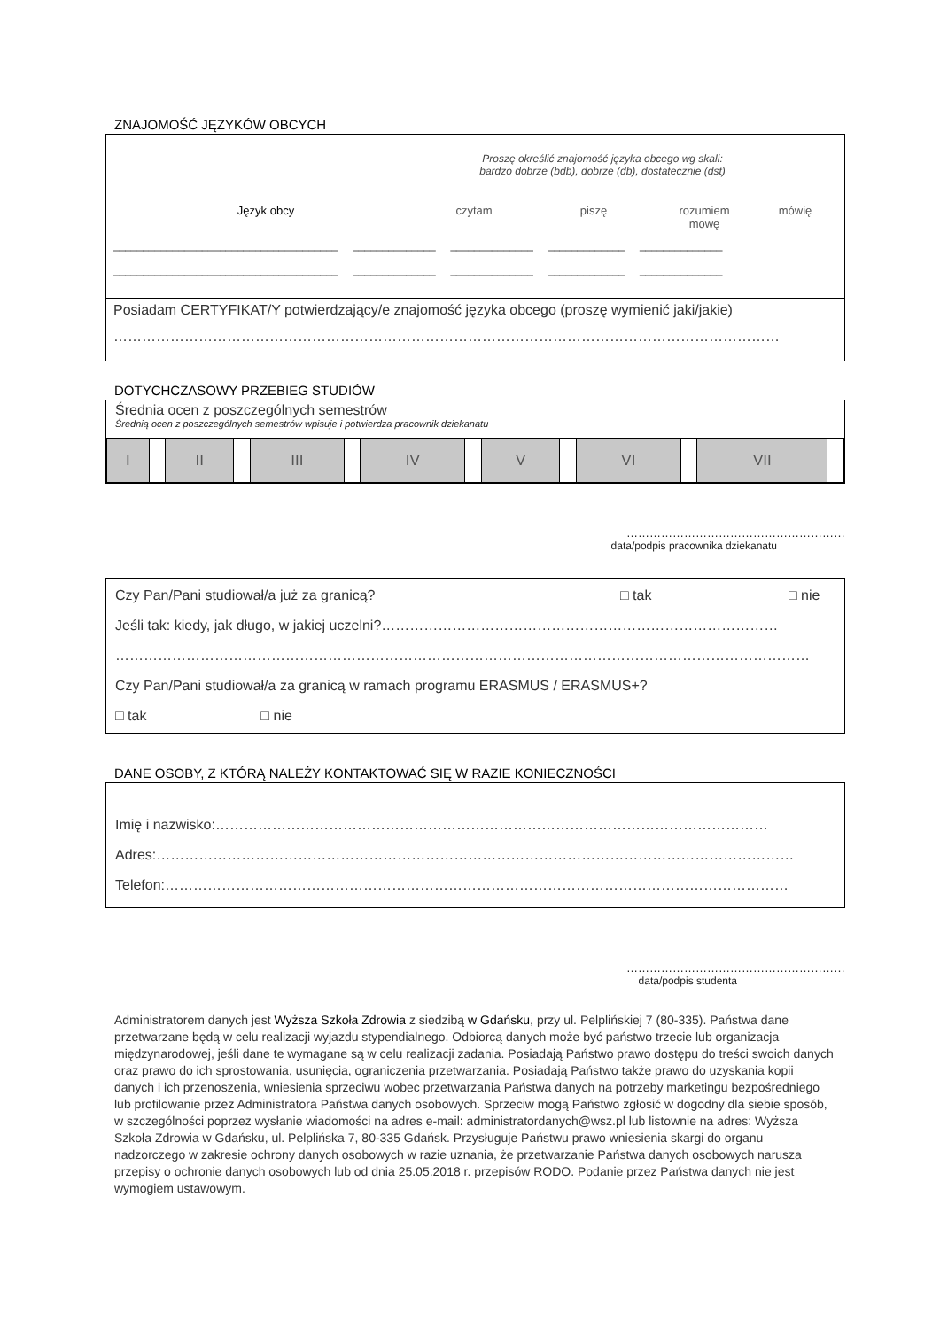ZNAJOMOŚĆ JĘZYKÓW OBCYCH
Proszę określić znajomość języka obcego wg skali:
bardzo dobrze (bdb), dobrze (db), dostatecznie (dst)
Język obcy czytam piszę rozumiem mowę mówię
______________________________________ ______________ ______________ _____________ ______________
______________________________________ ______________ ______________ _____________ ______________
Posiadam CERTYFIKAT/Y potwierdzający/e znajomość języka obcego (proszę wymienić jaki/jakie)
……………………………………………………………………………………………………………………………
DOTYCHCZASOWY PRZEBIEG STUDIÓW
Średnia ocen z poszczególnych semestrów
Średnią ocen z poszczególnych semestrów wpisuje i potwierdza pracownik dziekanatu
| I | | II | | III | | IV | | V | | VI | | VII | |
…………………………………………………
data/podpis pracownika dziekanatu
Czy Pan/Pani studiował/a już za granicą? □ tak □ nie
Jeśli tak: kiedy, jak długo, w jakiej uczelni?…………………………………………………………………………
…………………………………………………………………………………………………………………………………
Czy Pan/Pani studiował/a za granicą w ramach programu ERASMUS / ERASMUS+?
□ tak □ nie
DANE OSOBY, Z KTÓRĄ NALEŻY KONTAKTOWAĆ SIĘ W RAZIE KONIECZNOŚCI
Imię i nazwisko:………………………………………………………………………………………………………
Adres:………………………………………………………………………………………………………………………
Telefon:……………………………………………………………………………………………………………………
…………………………………………………
data/podpis studenta
Administratorem danych jest Wyższa Szkoła Zdrowia z siedzibą w Gdańsku, przy ul. Pelplińskiej 7 (80-335). Państwa dane przetwarzane będą w celu realizacji wyjazdu stypendialnego. Odbiorcą danych może być państwo trzecie lub organizacja międzynarodowej, jeśli dane te wymagane są w celu realizacji zadania. Posiadają Państwo prawo dostępu do treści swoich danych oraz prawo do ich sprostowania, usunięcia, ograniczenia przetwarzania. Posiadają Państwo także prawo do uzyskania kopii danych i ich przenoszenia, wniesienia sprzeciwu wobec przetwarzania Państwa danych na potrzeby marketingu bezpośredniego lub profilowanie przez Administratora Państwa danych osobowych. Sprzeciw mogą Państwo zgłosić w dogodny dla siebie sposób, w szczególności poprzez wysłanie wiadomości na adres e-mail: administratordanych@wsz.pl lub listownie na adres: Wyższa Szkoła Zdrowia w Gdańsku, ul. Pelplińska 7, 80-335 Gdańsk. Przysługuje Państwu prawo wniesienia skargi do organu nadzorczego w zakresie ochrony danych osobowych w razie uznania, że przetwarzanie Państwa danych osobowych narusza przepisy o ochronie danych osobowych lub od dnia 25.05.2018 r. przepisów RODO. Podanie przez Państwa danych nie jest wymogiem ustawowym.